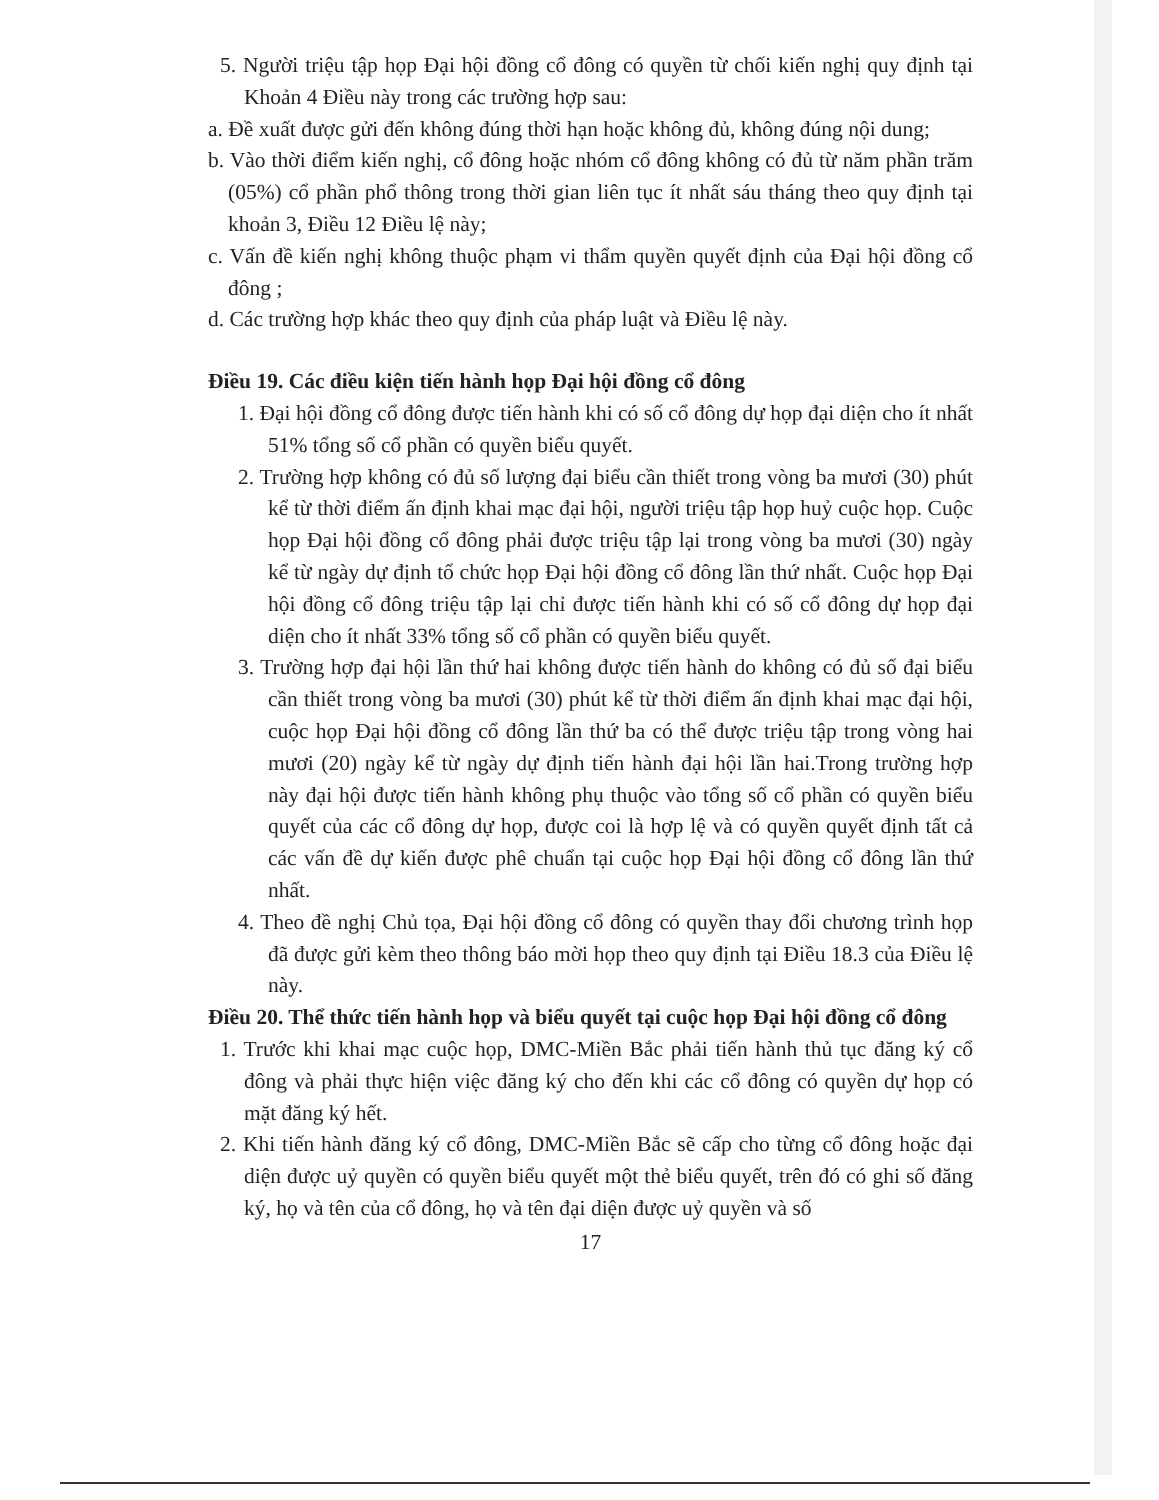5. Người triệu tập họp Đại hội đồng cổ đông có quyền từ chối kiến nghị quy định tại Khoản 4 Điều này trong các trường hợp sau:
a. Đề xuất được gửi đến không đúng thời hạn hoặc không đủ, không đúng nội dung;
b. Vào thời điểm kiến nghị, cổ đông hoặc nhóm cổ đông không có đủ từ năm phần trăm (05%) cổ phần phổ thông trong thời gian liên tục ít nhất sáu tháng theo quy định tại khoản 3, Điều 12 Điều lệ này;
c. Vấn đề kiến nghị không thuộc phạm vi thẩm quyền quyết định của Đại hội đồng cổ đông ;
d. Các trường hợp khác theo quy định của pháp luật và Điều lệ này.
Điều 19. Các điều kiện tiến hành họp Đại hội đồng cổ đông
1. Đại hội đồng cổ đông được tiến hành khi có số cổ đông dự họp đại diện cho ít nhất 51% tổng số cổ phần có quyền biểu quyết.
2. Trường hợp không có đủ số lượng đại biểu cần thiết trong vòng ba mươi (30) phút kể từ thời điểm ấn định khai mạc đại hội, người triệu tập họp huỷ cuộc họp. Cuộc họp Đại hội đồng cổ đông phải được triệu tập lại trong vòng ba mươi (30) ngày kể từ ngày dự định tổ chức họp Đại hội đồng cổ đông lần thứ nhất. Cuộc họp Đại hội đồng cổ đông triệu tập lại chỉ được tiến hành khi có số cổ đông dự họp đại diện cho ít nhất 33% tổng số cổ phần có quyền biểu quyết.
3. Trường hợp đại hội lần thứ hai không được tiến hành do không có đủ số đại biểu cần thiết trong vòng ba mươi (30) phút kể từ thời điểm ấn định khai mạc đại hội, cuộc họp Đại hội đồng cổ đông lần thứ ba có thể được triệu tập trong vòng hai mươi (20) ngày kể từ ngày dự định tiến hành đại hội lần hai.Trong trường hợp này đại hội được tiến hành không phụ thuộc vào tổng số cổ phần có quyền biểu quyết của các cổ đông dự họp, được coi là hợp lệ và có quyền quyết định tất cả các vấn đề dự kiến được phê chuẩn tại cuộc họp Đại hội đồng cổ đông lần thứ nhất.
4. Theo đề nghị Chủ tọa, Đại hội đồng cổ đông có quyền thay đổi chương trình họp đã được gửi kèm theo thông báo mời họp theo quy định tại Điều 18.3 của Điều lệ này.
Điều 20. Thể thức tiến hành họp và biểu quyết tại cuộc họp Đại hội đồng cổ đông
1. Trước khi khai mạc cuộc họp, DMC-Miền Bắc phải tiến hành thủ tục đăng ký cổ đông và phải thực hiện việc đăng ký cho đến khi các cổ đông có quyền dự họp có mặt đăng ký hết.
2. Khi tiến hành đăng ký cổ đông, DMC-Miền Bắc sẽ cấp cho từng cổ đông hoặc đại diện được uỷ quyền có quyền biểu quyết một thẻ biểu quyết, trên đó có ghi số đăng ký, họ và tên của cổ đông, họ và tên đại diện được uỷ quyền và số
17